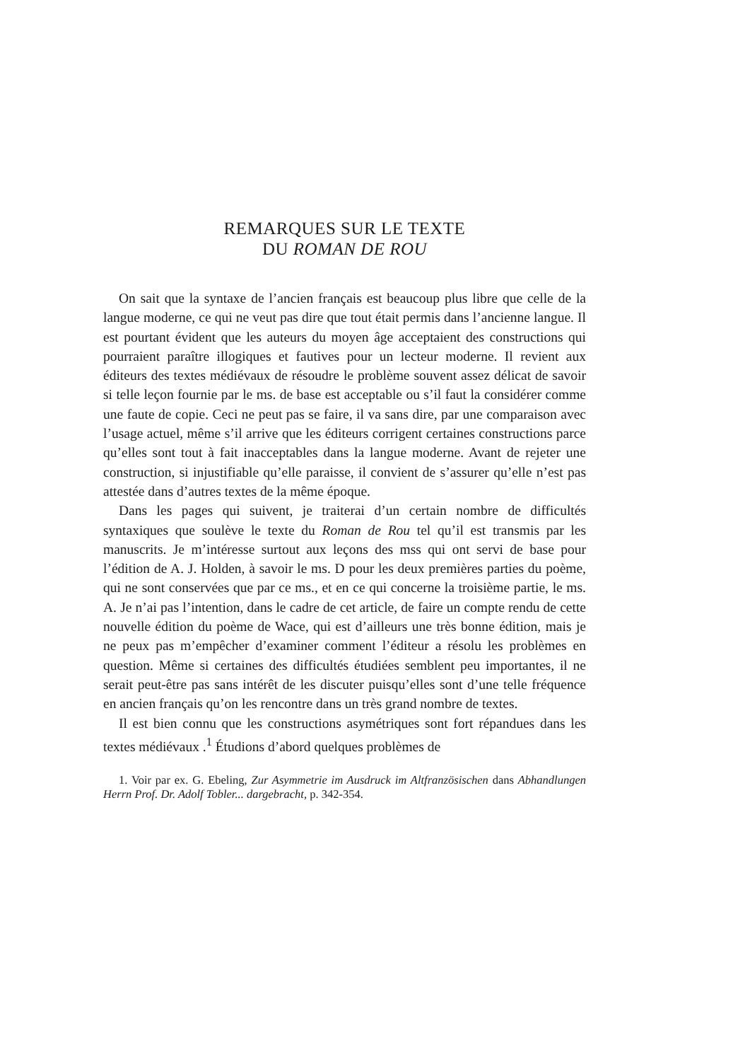REMARQUES SUR LE TEXTE
DU ROMAN DE ROU
On sait que la syntaxe de l’ancien français est beaucoup plus libre que celle de la langue moderne, ce qui ne veut pas dire que tout était permis dans l’ancienne langue. Il est pourtant évident que les auteurs du moyen âge acceptaient des constructions qui pourraient paraître illogiques et fautives pour un lecteur moderne. Il revient aux éditeurs des textes médié­vaux de résoudre le problème souvent assez délicat de savoir si telle leçon fournie par le ms. de base est acceptable ou s’il faut la considérer comme une faute de copie. Ceci ne peut pas se faire, il va sans dire, par une comparaison avec l’usage actuel, même s’il arrive que les éditeurs corrigent certaines constructions parce qu’elles sont tout à fait inacceptables dans la langue moderne. Avant de rejeter une construction, si injustifiable qu’elle paraisse, il convient de s’assurer qu’elle n’est pas attestée dans d’autres textes de la même époque.
Dans les pages qui suivent, je traiterai d’un certain nombre de difficultés syntaxiques que soulève le texte du Roman de Rou tel qu’il est transmis par les manuscrits. Je m’intéresse surtout aux leçons des mss qui ont servi de base pour l’édition de A. J. Holden, à savoir le ms. D pour les deux pre­mières parties du poème, qui ne sont conservées que par ce ms., et en ce qui concerne la troisième partie, le ms. A. Je n’ai pas l’intention, dans le cadre de cet article, de faire un compte rendu de cette nouvelle édition du poème de Wace, qui est d’ailleurs une très bonne édition, mais je ne peux pas m’em­pêcher d’examiner comment l’éditeur a résolu les problèmes en question. Même si certaines des difficultés étudiées semblent peu importantes, il ne serait peut-être pas sans intérêt de les discuter puisqu’elles sont d’une telle fréquence en ancien français qu’on les rencontre dans un très grand nombre de textes.
Il est bien connu que les constructions asymétriques sont fort répandues dans les textes médiévaux .<sup>1</sup> Étudions d’abord quelques problèmes de
1. Voir par ex. G. Ebeling, Zur Asymmetrie im Ausdruck im Altfranzösischen dans Abhandlungen Herrn Prof. Dr. Adolf Tobler... dargebracht, p. 342-354.